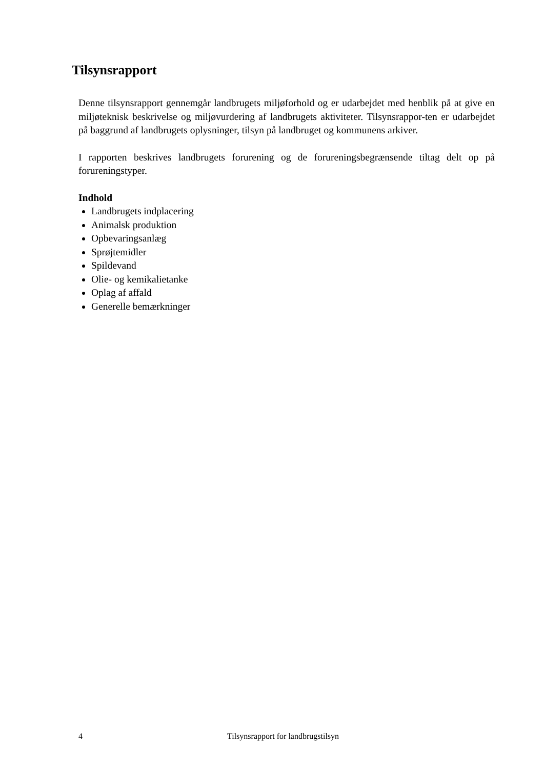Tilsynsrapport
Denne tilsynsrapport gennemgår landbrugets miljøforhold og er udarbejdet med henblik på at give en miljøteknisk beskrivelse og miljøvurdering af landbrugets aktiviteter. Tilsynsrappor-ten er udarbejdet på baggrund af landbrugets oplysninger, tilsyn på landbruget og kommunens arkiver.
I rapporten beskrives landbrugets forurening og de forureningsbegrænsende tiltag delt op på forureningstyper.
Indhold
Landbrugets indplacering
Animalsk produktion
Opbevaringsanlæg
Sprøjtemidler
Spildevand
Olie- og kemikalietanke
Oplag af affald
Generelle bemærkninger
4 Tilsynsrapport for landbrugstilsyn